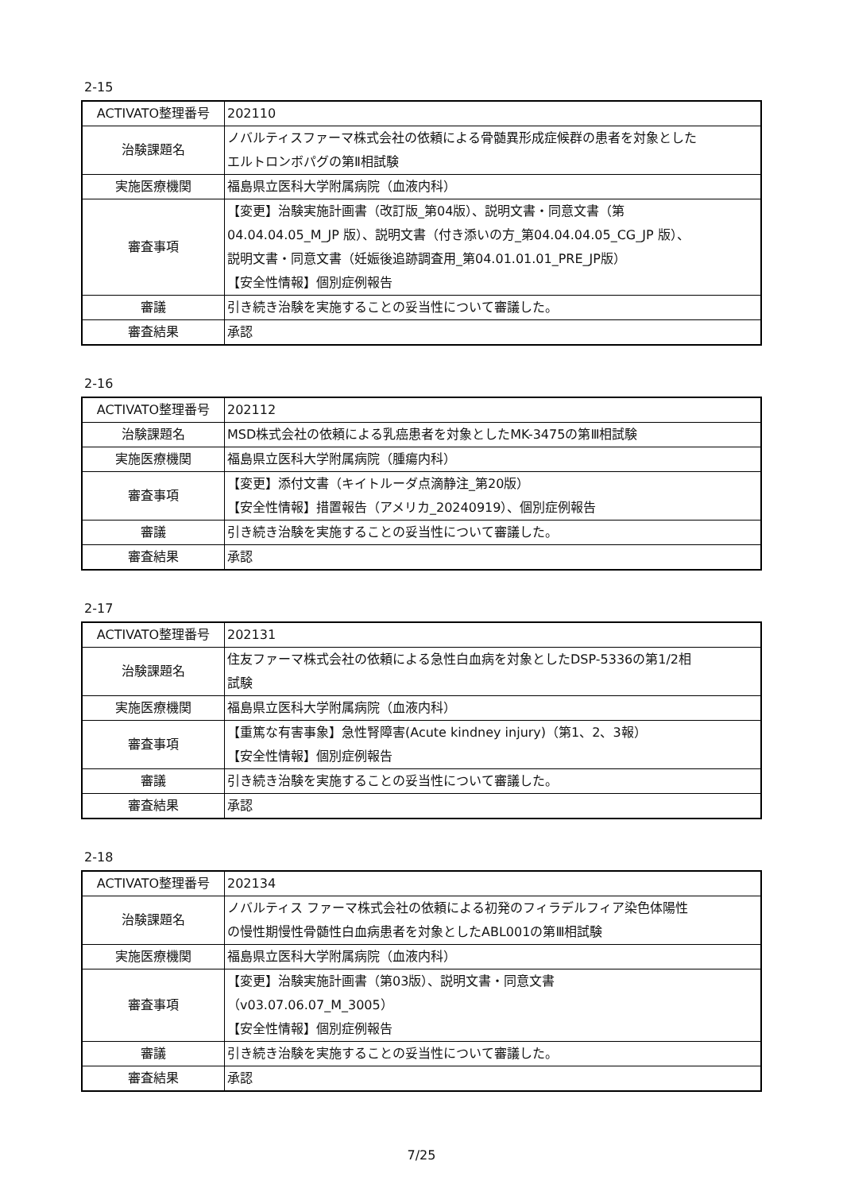2-15
| ACTIVATO整理番号 | 202110 |
| 治験課題名 | ノバルティスファーマ株式会社の依頼による骨髄異形成症候群の患者を対象とした エルトロンボパグの第Ⅱ相試験 |
| 実施医療機関 | 福島県立医科大学附属病院（血液内科） |
| 審査事項 | 【変更】治験実施計画書（改訂版_第04版）、説明文書・同意文書（第 04.04.04.05_M_JP 版）、説明文書（付き添いの方_第04.04.04.05_CG_JP 版）、 説明文書・同意文書（妊娠後追跡調査用_第04.01.01.01_PRE_JP版） 【安全性情報】個別症例報告 |
| 審議 | 引き続き治験を実施することの妥当性について審議した。 |
| 審査結果 | 承認 |
2-16
| ACTIVATO整理番号 | 202112 |
| 治験課題名 | MSD株式会社の依頼による乳癌患者を対象としたMK-3475の第Ⅲ相試験 |
| 実施医療機関 | 福島県立医科大学附属病院（腫瘍内科） |
| 審査事項 | 【変更】添付文書（キイトルーダ点滴静注_第20版） 【安全性情報】措置報告（アメリカ_20240919）、個別症例報告 |
| 審議 | 引き続き治験を実施することの妥当性について審議した。 |
| 審査結果 | 承認 |
2-17
| ACTIVATO整理番号 | 202131 |
| 治験課題名 | 住友ファーマ株式会社の依頼による急性白血病を対象としたDSP-5336の第1/2相 試験 |
| 実施医療機関 | 福島県立医科大学附属病院（血液内科） |
| 審査事項 | 【重篤な有害事象】急性腎障害(Acute kindney injury)（第1、2、3報） 【安全性情報】個別症例報告 |
| 審議 | 引き続き治験を実施することの妥当性について審議した。 |
| 審査結果 | 承認 |
2-18
| ACTIVATO整理番号 | 202134 |
| 治験課題名 | ノバルティス ファーマ株式会社の依頼による初発のフィラデルフィア染色体陽性 の慢性期慢性骨髄性白血病患者を対象としたABL001の第Ⅲ相試験 |
| 実施医療機関 | 福島県立医科大学附属病院（血液内科） |
| 審査事項 | 【変更】治験実施計画書（第03版）、説明文書・同意文書 （v03.07.06.07_M_3005） 【安全性情報】個別症例報告 |
| 審議 | 引き続き治験を実施することの妥当性について審議した。 |
| 審査結果 | 承認 |
7/25